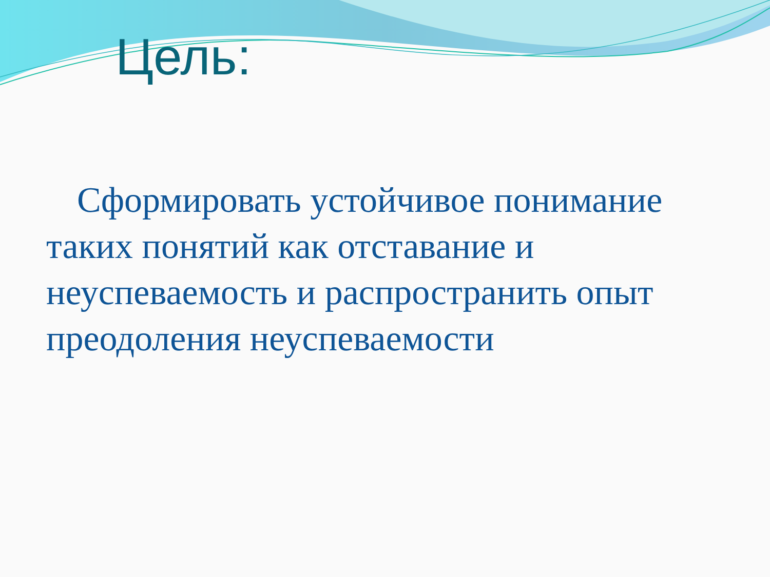Цель:
Сформировать устойчивое понимание таких понятий как отставание и неуспеваемость и распространить опыт преодоления неуспеваемости